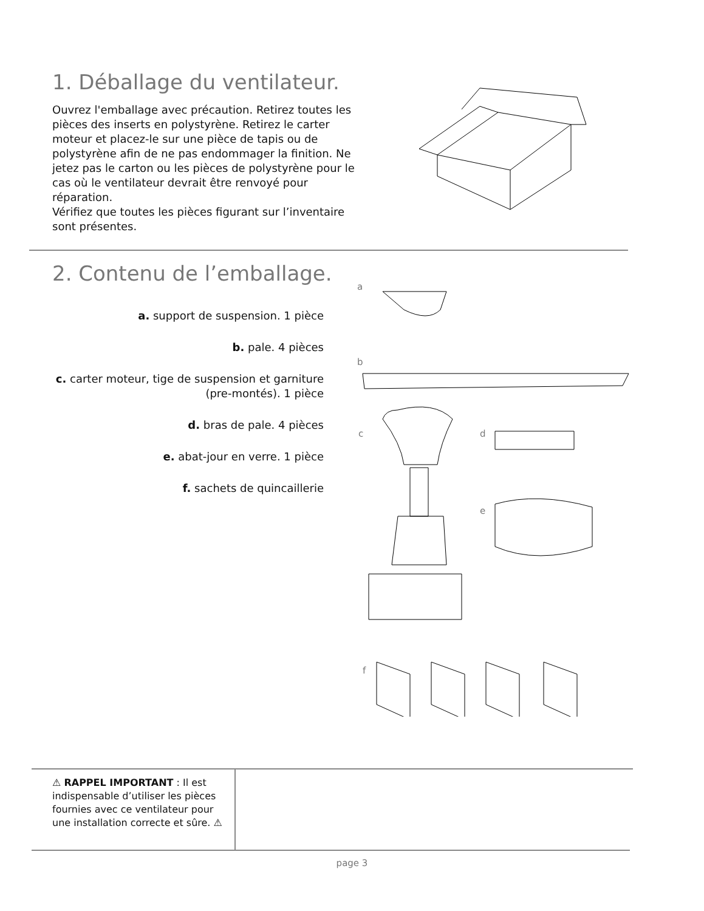1. Déballage du ventilateur.
Ouvrez l'emballage avec précaution. Retirez toutes les pièces des inserts en polystyrène. Retirez le carter moteur et placez-le sur une pièce de tapis ou de polystyrène afin de ne pas endommager la finition. Ne jetez pas le carton ou les pièces de polystyrène pour le cas où le ventilateur devrait être renvoyé pour réparation.
Vérifiez que toutes les pièces figurant sur l’inventaire sont présentes.
2. Contenu de l’emballage.
a. support de suspension. 1 pièce
b. pale. 4 pièces
c. carter moteur, tige de suspension et garniture (pre-montés). 1 pièce
d. bras de pale. 4 pièces
e. abat-jour en verre. 1 pièce
f. sachets de quincaillerie
a
b
c d
e
f
⚠ RAPPEL IMPORTANT : Il est indispensable d’utiliser les pièces fournies avec ce ventilateur pour une installation correcte et sûre. ⚠
page 3